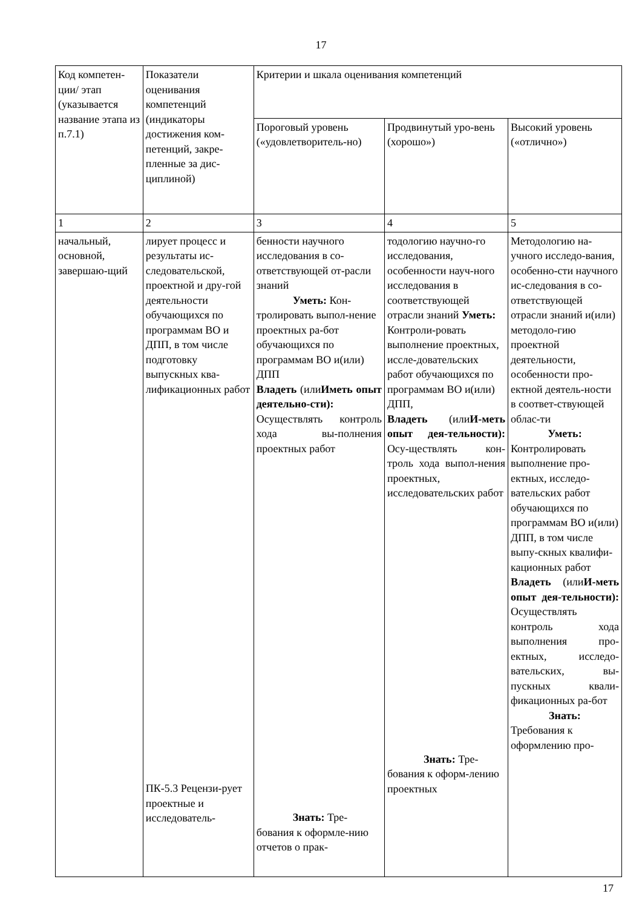17
| Код компетен-ции/ этап (указывается название этапа из п.7.1) | Показатели оценивания компетенций (индикаторы достижения ком-петенций, закре-пленные за дис-циплиной) | Критерии и шкала оценивания компетенций | | |
| | | Пороговый уровень («удовлетворитель-но) | Продвинутый уро-вень (хорошо») | Высокий уровень («отлично») |
| 1 | 2 | 3 | 4 | 5 |
| начальный, основной, завершаю-щий | лирует процесс и результаты ис-следовательской, проектной и дру-гой деятельности обучающихся по программам ВО и ДПП, в том числе подготовку выпускных ква-лификационных работ ПК-5.3 Рецензи-рует проектные и исследователь- | бенности научного исследования в со-ответствующей от-расли знаний Уметь: Кон- тролировать выпол-нение проектных ра-бот обучающихся по программам ВО и(или) ДПП Владеть (или Иметь опыт деятельно-сти): Осуществлять контроль хода вы-полнения проектных работ Знать: Тре- бования к оформле-нию отчетов о прак- | тодологию научно-го исследования, особенности науч-ного исследования в соответствующей отрасли знаний Уметь: Контроли-ровать выполнение проектных, иссле-довательских работ обучающихся по программам ВО и(или) ДПП, Владеть (или И-меть опыт дея-тельности): Осу-ществлять кон-троль хода выпол-нения проектных, исследовательских работ Знать: Тре- бования к оформ-лению проектных | Методологию на-учного исследо-вания, особенно-сти научного ис-следования в со-ответствующей отрасли знаний и(или) методоло-гию проектной деятельности, особенности про-ектной деятель-ности в соответ-ствующей облас-ти Уметь: Контролировать выполнение про-ектных, исследо-вательских работ обучающихся по программам ВО и(или) ДПП, в том числе выпу-скных квалифи-кационных работ Владеть (или И-меть опыт дея-тельности): Осуществлять контроль хода выполнения про-ектных, исследо-вательских, вы-пускных квали-фикационных ра-бот Знать: Требования к оформлению про- |
17